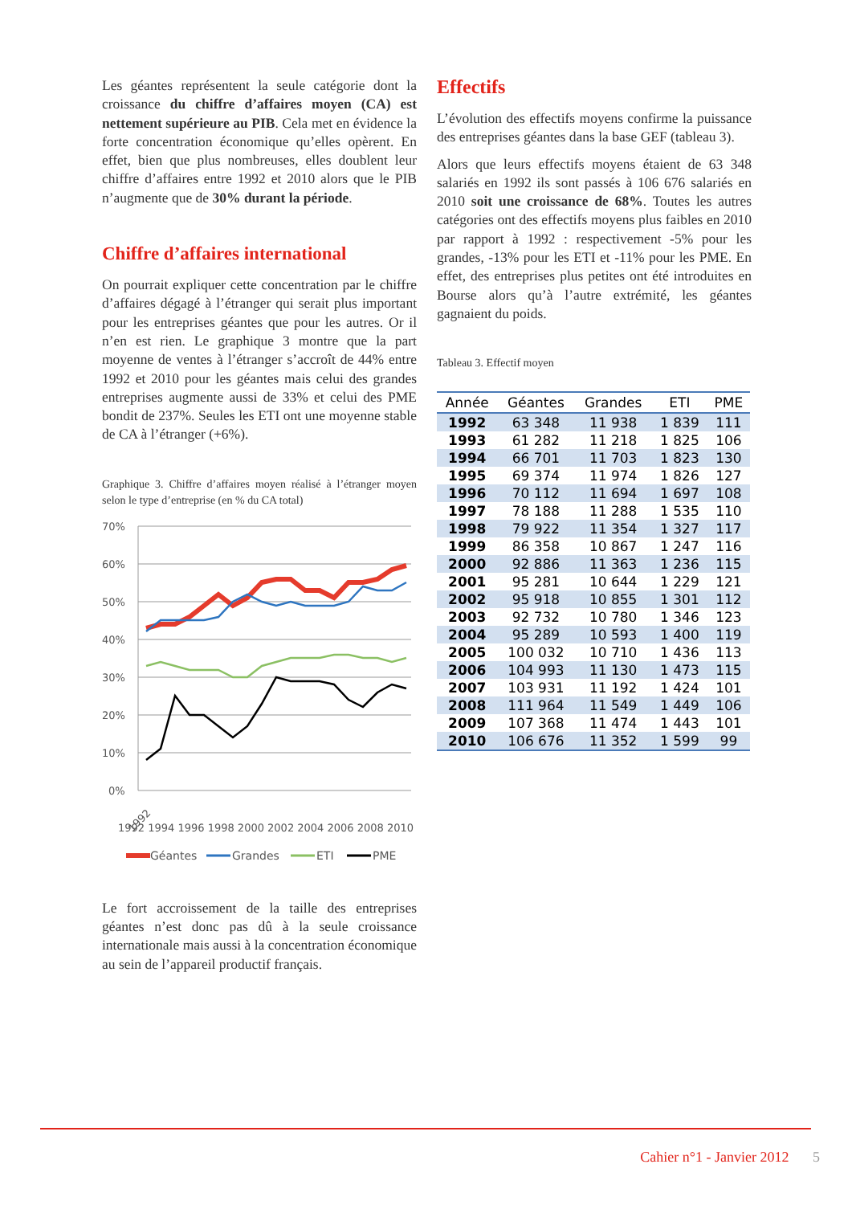Les géantes représentent la seule catégorie dont la croissance du chiffre d’affaires moyen (CA) est nettement supérieure au PIB. Cela met en évidence la forte concentration économique qu’elles opèrent. En effet, bien que plus nombreuses, elles doublent leur chiffre d’affaires entre 1992 et 2010 alors que le PIB n’augmente que de 30% durant la période.
Chiffre d’affaires international
On pourrait expliquer cette concentration par le chiffre d’affaires dégagé à l’étranger qui serait plus important pour les entreprises géantes que pour les autres. Or il n’en est rien. Le graphique 3 montre que la part moyenne de ventes à l’étranger s’accroît de 44% entre 1992 et 2010 pour les géantes mais celui des grandes entreprises augmente aussi de 33% et celui des PME bondit de 237%. Seules les ETI ont une moyenne stable de CA à l’étranger (+6%).
Graphique 3. Chiffre d’affaires moyen réalisé à l’étranger moyen selon le type d’entreprise (en % du CA total)
70%
60%
50%
40%
30%
20%
10%
0%
1992
1992 1994 1996 1998 2000 2002 2004 2006 2008 2010
Géantes
Grandes
ETI
PME
Le fort accroissement de la taille des entreprises géantes n’est donc pas dû à la seule croissance internationale mais aussi à la concentration économique au sein de l’appareil productif français.
Effectifs
L’évolution des effectifs moyens confirme la puissance des entreprises géantes dans la base GEF (tableau 3).
Alors que leurs effectifs moyens étaient de 63 348 salariés en 1992 ils sont passés à 106 676 salariés en 2010 soit une croissance de 68%. Toutes les autres catégories ont des effectifs moyens plus faibles en 2010 par rapport à 1992 : respectivement -5% pour les grandes, -13% pour les ETI et -11% pour les PME. En effet, des entreprises plus petites ont été introduites en Bourse alors qu’à l’autre extrémité, les géantes gagnaient du poids.
Tableau 3. Effectif moyen
| Année | Géantes | Grandes | ETI | PME |
| --- | --- | --- | --- | --- |
| 1992 | 63 348 | 11 938 | 1 839 | 111 |
| 1993 | 61 282 | 11 218 | 1 825 | 106 |
| 1994 | 66 701 | 11 703 | 1 823 | 130 |
| 1995 | 69 374 | 11 974 | 1 826 | 127 |
| 1996 | 70 112 | 11 694 | 1 697 | 108 |
| 1997 | 78 188 | 11 288 | 1 535 | 110 |
| 1998 | 79 922 | 11 354 | 1 327 | 117 |
| 1999 | 86 358 | 10 867 | 1 247 | 116 |
| 2000 | 92 886 | 11 363 | 1 236 | 115 |
| 2001 | 95 281 | 10 644 | 1 229 | 121 |
| 2002 | 95 918 | 10 855 | 1 301 | 112 |
| 2003 | 92 732 | 10 780 | 1 346 | 123 |
| 2004 | 95 289 | 10 593 | 1 400 | 119 |
| 2005 | 100 032 | 10 710 | 1 436 | 113 |
| 2006 | 104 993 | 11 130 | 1 473 | 115 |
| 2007 | 103 931 | 11 192 | 1 424 | 101 |
| 2008 | 111 964 | 11 549 | 1 449 | 106 |
| 2009 | 107 368 | 11 474 | 1 443 | 101 |
| 2010 | 106 676 | 11 352 | 1 599 | 99 |
Cahier n°1 - Janvier 2012 5